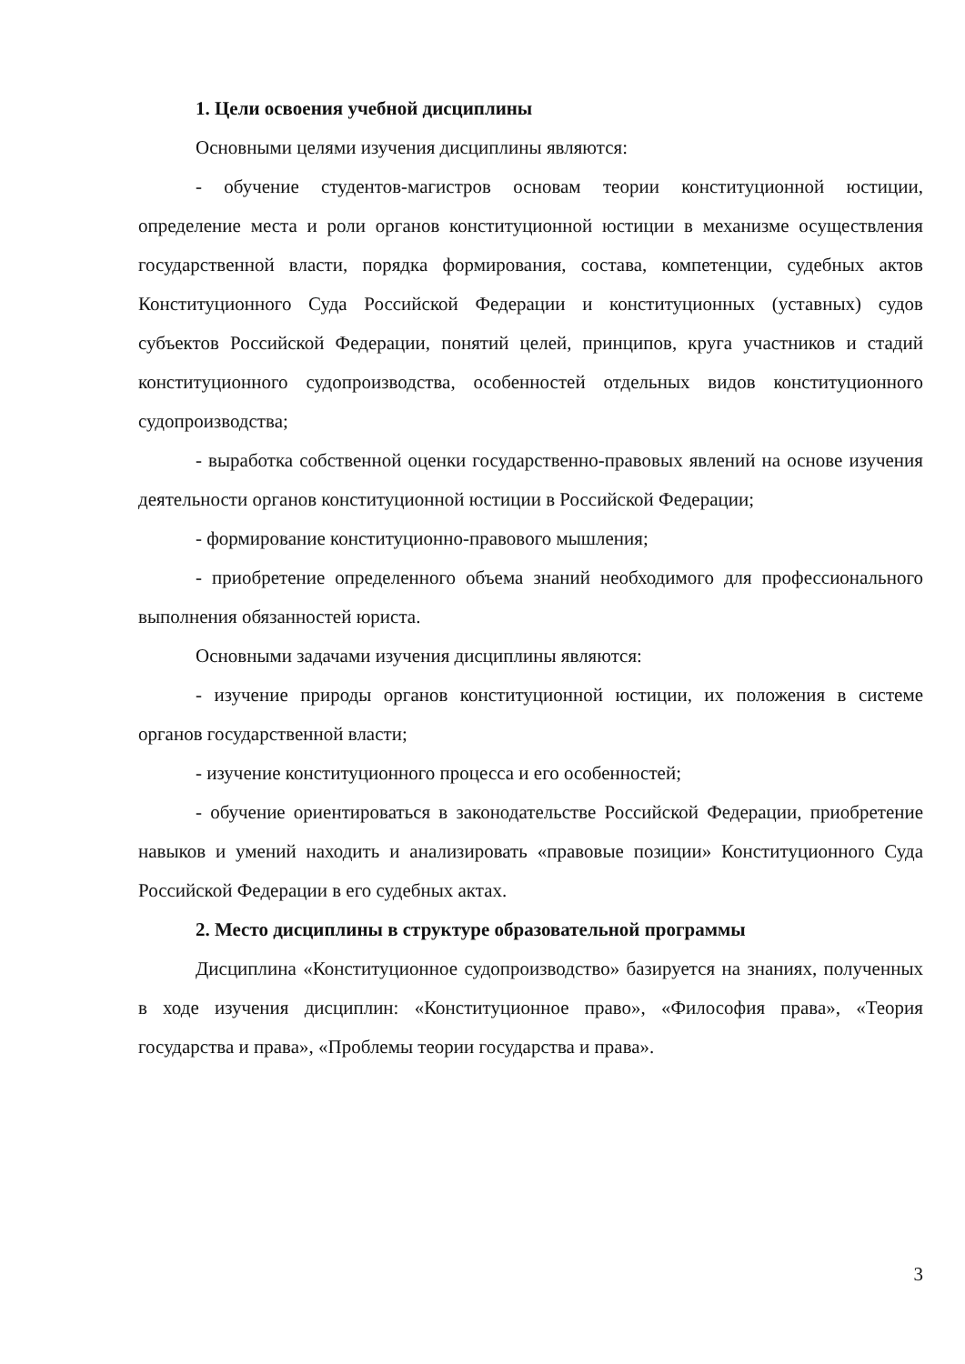1. Цели освоения учебной дисциплины
Основными целями изучения дисциплины являются:
- обучение студентов-магистров основам теории конституционной юстиции, определение места и роли органов конституционной юстиции в механизме осуществления государственной власти, порядка формирования, состава, компетенции, судебных актов Конституционного Суда Российской Федерации и конституционных (уставных) судов субъектов Российской Федерации, понятий целей, принципов, круга участников и стадий конституционного судопроизводства, особенностей отдельных видов конституционного судопроизводства;
- выработка собственной оценки государственно-правовых явлений на основе изучения деятельности органов конституционной юстиции в Российской Федерации;
- формирование конституционно-правового мышления;
- приобретение определенного объема знаний необходимого для профессионального выполнения обязанностей юриста.
Основными задачами изучения дисциплины являются:
- изучение природы органов конституционной юстиции, их положения в системе органов государственной власти;
- изучение конституционного процесса и его особенностей;
- обучение ориентироваться в законодательстве Российской Федерации, приобретение навыков и умений находить и анализировать «правовые позиции» Конституционного Суда Российской Федерации в его судебных актах.
2. Место дисциплины в структуре образовательной программы
Дисциплина «Конституционное судопроизводство» базируется на знаниях, полученных в ходе изучения дисциплин: «Конституционное право», «Философия права», «Теория государства и права», «Проблемы теории государства и права».
3